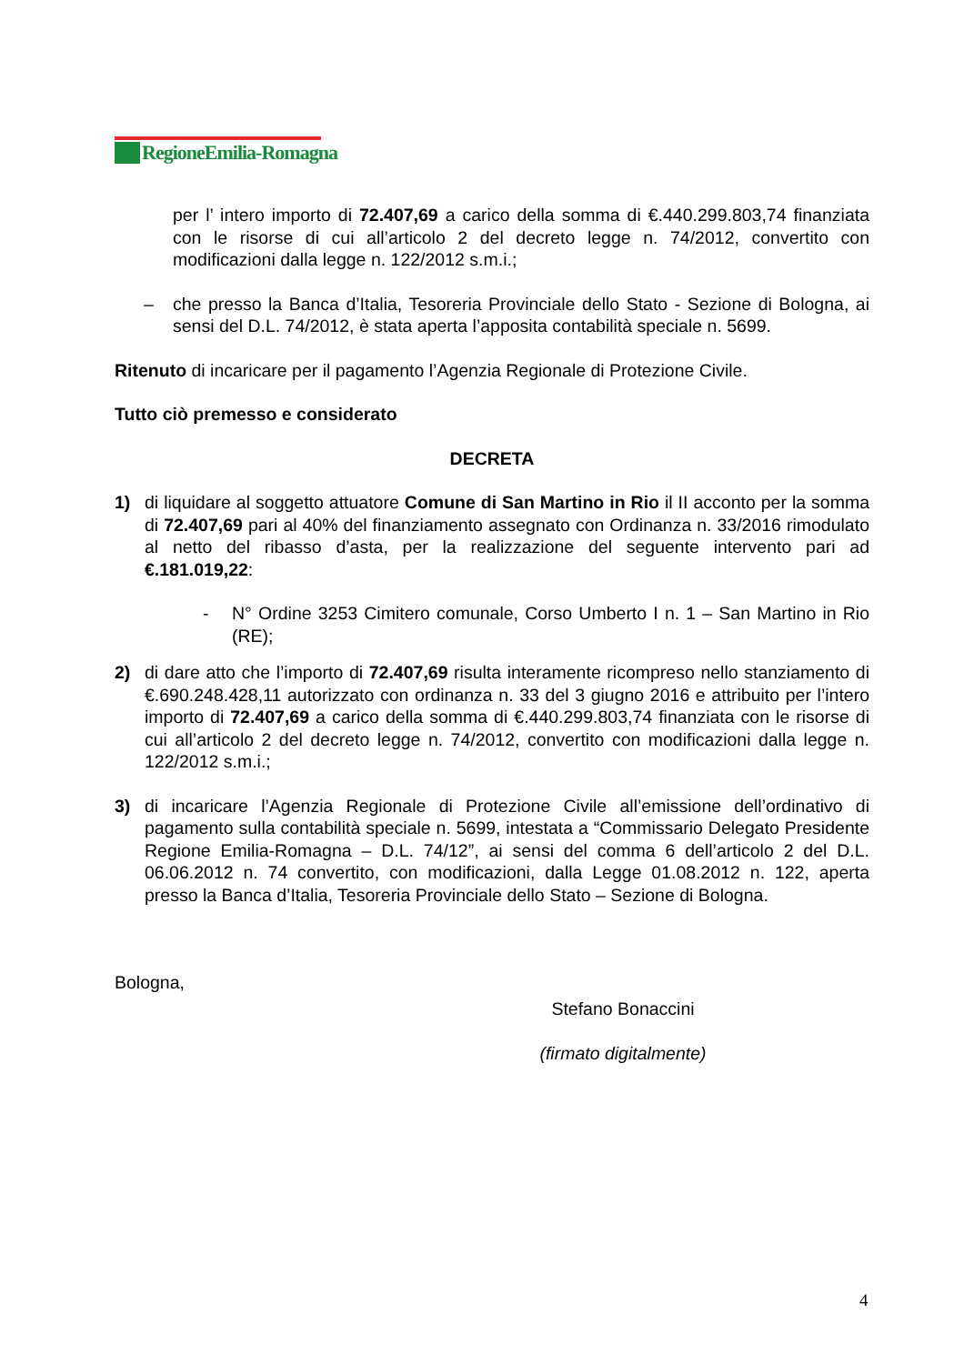RegioneEmilia-Romagna
per l’ intero importo di 72.407,69 a carico della somma di €.440.299.803,74 finanziata con le risorse di cui all’articolo 2 del decreto legge n. 74/2012, convertito con modificazioni dalla legge n. 122/2012 s.m.i.;
– che presso la Banca d’Italia, Tesoreria Provinciale dello Stato - Sezione di Bologna, ai sensi del D.L. 74/2012, è stata aperta l’apposita contabilità speciale n. 5699.
Ritenuto di incaricare per il pagamento l’Agenzia Regionale di Protezione Civile.
Tutto ciò premesso e considerato
DECRETA
1) di liquidare al soggetto attuatore Comune di San Martino in Rio il II acconto per la somma di 72.407,69 pari al 40% del finanziamento assegnato con Ordinanza n. 33/2016 rimodulato al netto del ribasso d’asta, per la realizzazione del seguente intervento pari ad €.181.019,22:
- N° Ordine 3253 Cimitero comunale, Corso Umberto I n. 1 – San Martino in Rio (RE);
2) di dare atto che l’importo di 72.407,69 risulta interamente ricompreso nello stanziamento di €.690.248.428,11 autorizzato con ordinanza n. 33 del 3 giugno 2016 e attribuito per l’intero importo di 72.407,69 a carico della somma di €.440.299.803,74 finanziata con le risorse di cui all’articolo 2 del decreto legge n. 74/2012, convertito con modificazioni dalla legge n. 122/2012 s.m.i.;
3) di incaricare l’Agenzia Regionale di Protezione Civile all’emissione dell’ordinativo di pagamento sulla contabilità speciale n. 5699, intestata a “Commissario Delegato Presidente Regione Emilia-Romagna – D.L. 74/12”, ai sensi del comma 6 dell’articolo 2 del D.L. 06.06.2012 n. 74 convertito, con modificazioni, dalla Legge 01.08.2012 n. 122, aperta presso la Banca d’Italia, Tesoreria Provinciale dello Stato – Sezione di Bologna.
Bologna,
Stefano Bonaccini
(firmato digitalmente)
4